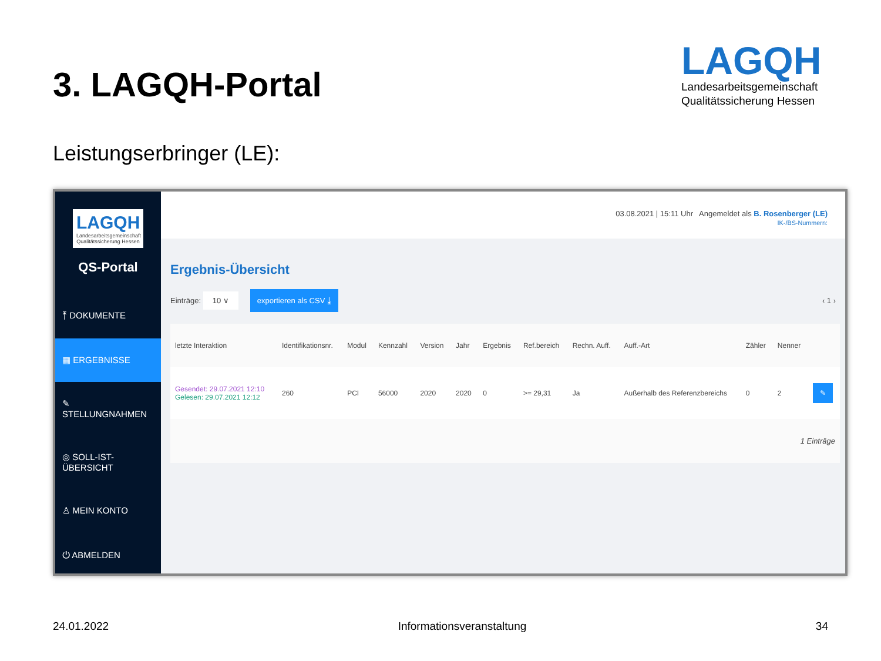3. LAGQH-Portal
LAGQH
Landesarbeitsgemeinschaft
Qualitätssicherung Hessen
Leistungserbringer (LE):
LAGQH
Landesarbeitsgemeinschaft Qualitätssicherung Hessen
QS-Portal
⤒ DOKUMENTE
▦ ERGEBNISSE
✎ STELLUNGNAHMEN
◎ SOLL-IST-ÜBERSICHT
♙ MEIN KONTO
⏻ ABMELDEN
03.08.2021 | 15:11 Uhr Angemeldet als B. Rosenberger (LE)
IK-/BS-Nummern:
Ergebnis-Übersicht
Einträge: 10 ∨ exportieren als CSV ⤓ ‹ 1 ›
| letzte Interaktion | Identifikationsnr. | Modul | Kennzahl | Version | Jahr | Ergebnis | Ref.bereich | Rechn. Auff. | Auff.-Art | Zähler | Nenner | |
| --- | --- | --- | --- | --- | --- | --- | --- | --- | --- | --- | --- | --- |
| Gesendet: 29.07.2021 12:10 Gelesen: 29.07.2021 12:12 | 260 | PCI | 56000 | 2020 | 2020 | 0 | >= 29,31 | Ja | Außerhalb des Referenzbereichs | 0 | 2 | ✎ |
1 Einträge
24.01.2022 Informationsveranstaltung 34